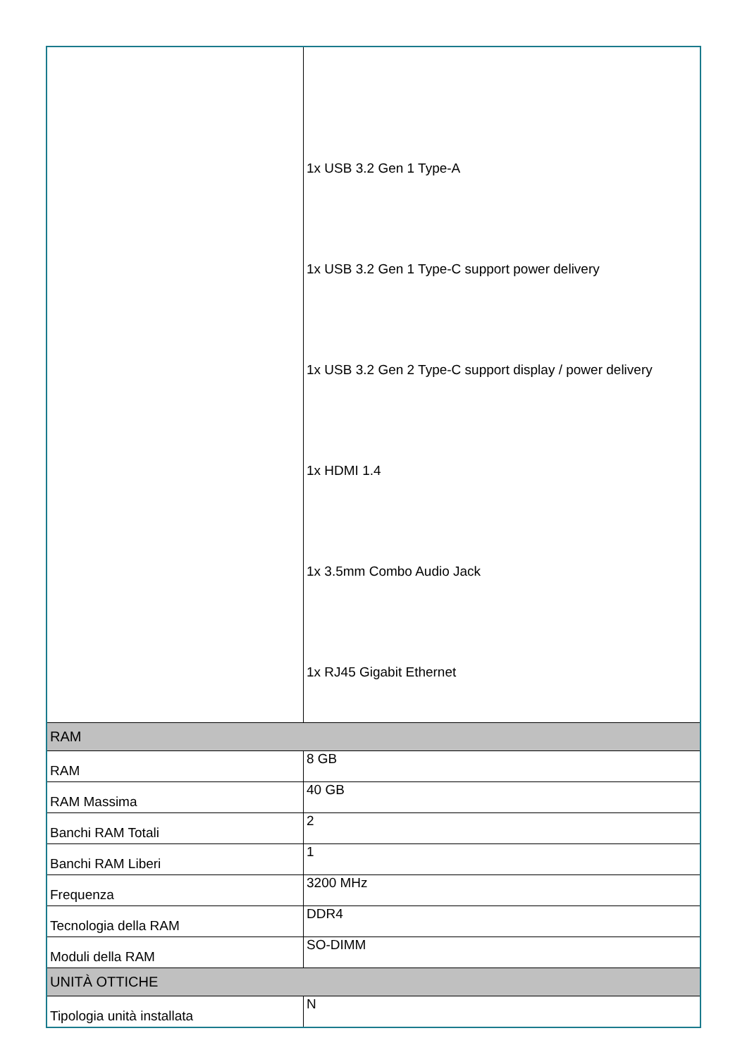| | 1x USB 3.2 Gen 1 Type-A 1x USB 3.2 Gen 1 Type-C support power delivery 1x USB 3.2 Gen 2 Type-C support display / power delivery 1x HDMI 1.4 1x 3.5mm Combo Audio Jack 1x RJ45 Gigabit Ethernet |
| RAM | |
| RAM | 8 GB |
| RAM Massima | 40 GB |
| Banchi RAM Totali | 2 |
| Banchi RAM Liberi | 1 |
| Frequenza | 3200 MHz |
| Tecnologia della RAM | DDR4 |
| Moduli della RAM | SO-DIMM |
| UNITÀ OTTICHE | |
| Tipologia unità installata | N |